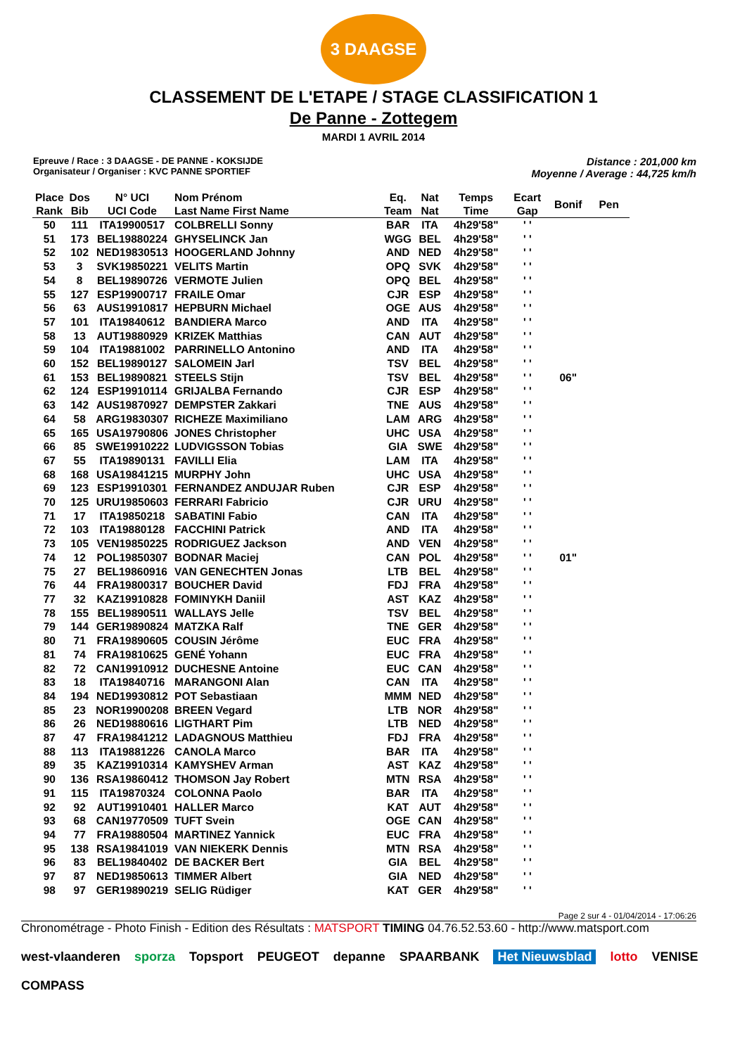3 DAAGSE
CLASSEMENT DE L'ETAPE / STAGE CLASSIFICATION 1
De Panne - Zottegem
MARDI 1 AVRIL 2014
Epreuve / Race : 3 DAAGSE - DE PANNE - KOKSIJDE
Organisateur / Organiser : KVC PANNE SPORTIEF
Distance : 201,000 km
Moyenne / Average : 44,725 km/h
| Place Rank | Dos Bib | N° UCI UCI Code | Nom Prénom Last Name First Name | Eq. Team | Nat Nat | Temps Time | Ecart Gap | Bonif | Pen |
| --- | --- | --- | --- | --- | --- | --- | --- | --- | --- |
| 50 | 111 | ITA19900517 | COLBRELLI Sonny | BAR | ITA | 4h29'58" | ' ' | | |
| 51 | 173 | BEL19880224 | GHYSELINCK Jan | WGG | BEL | 4h29'58" | ' ' | | |
| 52 | 102 | NED19830513 | HOOGERLAND Johnny | AND | NED | 4h29'58" | ' ' | | |
| 53 | 3 | SVK19850221 | VELITS Martin | OPQ | SVK | 4h29'58" | ' ' | | |
| 54 | 8 | BEL19890726 | VERMOTE Julien | OPQ | BEL | 4h29'58" | ' ' | | |
| 55 | 127 | ESP19900717 | FRAILE Omar | CJR | ESP | 4h29'58" | ' ' | | |
| 56 | 63 | AUS19910817 | HEPBURN Michael | OGE | AUS | 4h29'58" | ' ' | | |
| 57 | 101 | ITA19840612 | BANDIERA Marco | AND | ITA | 4h29'58" | ' ' | | |
| 58 | 13 | AUT19880929 | KRIZEK Matthias | CAN | AUT | 4h29'58" | ' ' | | |
| 59 | 104 | ITA19881002 | PARRINELLO Antonino | AND | ITA | 4h29'58" | ' ' | | |
| 60 | 152 | BEL19890127 | SALOMEIN Jarl | TSV | BEL | 4h29'58" | ' ' | | |
| 61 | 153 | BEL19890821 | STEELS Stijn | TSV | BEL | 4h29'58" | ' ' | 06" | |
| 62 | 124 | ESP19910114 | GRIJALBA Fernando | CJR | ESP | 4h29'58" | ' ' | | |
| 63 | 142 | AUS19870927 | DEMPSTER Zakkari | TNE | AUS | 4h29'58" | ' ' | | |
| 64 | 58 | ARG19830307 | RICHEZE Maximiliano | LAM | ARG | 4h29'58" | ' ' | | |
| 65 | 165 | USA19790806 | JONES Christopher | UHC | USA | 4h29'58" | ' ' | | |
| 66 | 85 | SWE19910222 | LUDVIGSSON Tobias | GIA | SWE | 4h29'58" | ' ' | | |
| 67 | 55 | ITA19890131 | FAVILLI Elia | LAM | ITA | 4h29'58" | ' ' | | |
| 68 | 168 | USA19841215 | MURPHY John | UHC | USA | 4h29'58" | ' ' | | |
| 69 | 123 | ESP19910301 | FERNANDEZ ANDUJAR Ruben | CJR | ESP | 4h29'58" | ' ' | | |
| 70 | 125 | URU19850603 | FERRARI Fabricio | CJR | URU | 4h29'58" | ' ' | | |
| 71 | 17 | ITA19850218 | SABATINI Fabio | CAN | ITA | 4h29'58" | ' ' | | |
| 72 | 103 | ITA19880128 | FACCHINI Patrick | AND | ITA | 4h29'58" | ' ' | | |
| 73 | 105 | VEN19850225 | RODRIGUEZ Jackson | AND | VEN | 4h29'58" | ' ' | | |
| 74 | 12 | POL19850307 | BODNAR Maciej | CAN | POL | 4h29'58" | ' ' | 01" | |
| 75 | 27 | BEL19860916 | VAN GENECHTEN Jonas | LTB | BEL | 4h29'58" | ' ' | | |
| 76 | 44 | FRA19800317 | BOUCHER David | FDJ | FRA | 4h29'58" | ' ' | | |
| 77 | 32 | KAZ19910828 | FOMINYKH Daniil | AST | KAZ | 4h29'58" | ' ' | | |
| 78 | 155 | BEL19890511 | WALLAYS Jelle | TSV | BEL | 4h29'58" | ' ' | | |
| 79 | 144 | GER19890824 | MATZKA Ralf | TNE | GER | 4h29'58" | ' ' | | |
| 80 | 71 | FRA19890605 | COUSIN Jérôme | EUC | FRA | 4h29'58" | ' ' | | |
| 81 | 74 | FRA19810625 | GENÉ Yohann | EUC | FRA | 4h29'58" | ' ' | | |
| 82 | 72 | CAN19910912 | DUCHESNE Antoine | EUC | CAN | 4h29'58" | ' ' | | |
| 83 | 18 | ITA19840716 | MARANGONI Alan | CAN | ITA | 4h29'58" | ' ' | | |
| 84 | 194 | NED19930812 | POT Sebastiaan | MMM | NED | 4h29'58" | ' ' | | |
| 85 | 23 | NOR19900208 | BREEN Vegard | LTB | NOR | 4h29'58" | ' ' | | |
| 86 | 26 | NED19880616 | LIGTHART Pim | LTB | NED | 4h29'58" | ' ' | | |
| 87 | 47 | FRA19841212 | LADAGNOUS Matthieu | FDJ | FRA | 4h29'58" | ' ' | | |
| 88 | 113 | ITA19881226 | CANOLA Marco | BAR | ITA | 4h29'58" | ' ' | | |
| 89 | 35 | KAZ19910314 | KAMYSHEV Arman | AST | KAZ | 4h29'58" | ' ' | | |
| 90 | 136 | RSA19860412 | THOMSON Jay Robert | MTN | RSA | 4h29'58" | ' ' | | |
| 91 | 115 | ITA19870324 | COLONNA Paolo | BAR | ITA | 4h29'58" | ' ' | | |
| 92 | 92 | AUT19910401 | HALLER Marco | KAT | AUT | 4h29'58" | ' ' | | |
| 93 | 68 | CAN19770509 | TUFT Svein | OGE | CAN | 4h29'58" | ' ' | | |
| 94 | 77 | FRA19880504 | MARTINEZ Yannick | EUC | FRA | 4h29'58" | ' ' | | |
| 95 | 138 | RSA19841019 | VAN NIEKERK Dennis | MTN | RSA | 4h29'58" | ' ' | | |
| 96 | 83 | BEL19840402 | DE BACKER Bert | GIA | BEL | 4h29'58" | ' ' | | |
| 97 | 87 | NED19850613 | TIMMER Albert | GIA | NED | 4h29'58" | ' ' | | |
| 98 | 97 | GER19890219 | SELIG Rüdiger | KAT | GER | 4h29'58" | ' ' | | |
Page 2 sur 4 - 01/04/2014 - 17:06:26
Chronométrage - Photo Finish - Edition des Résultats : MATSPORT TIMING 04.76.52.53.60 - http://www.matsport.com
west-vlaanderen sporza Topsport PEUGEOT depanne SPAARBANK Het Nieuwsblad lotto VENISE COMPASS